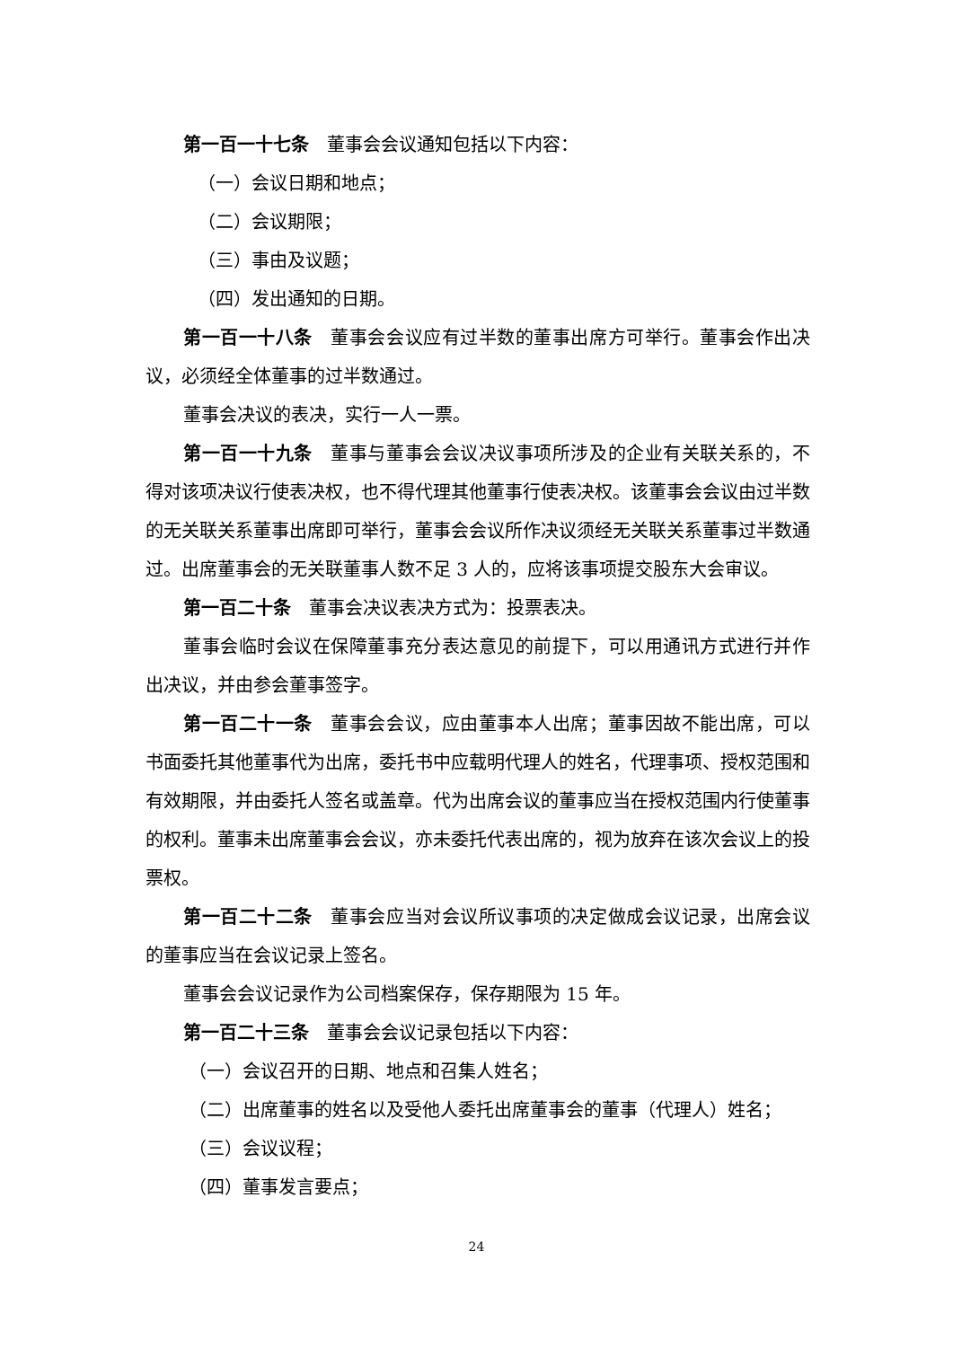第一百一十七条　董事会会议通知包括以下内容：
（一）会议日期和地点；
（二）会议期限；
（三）事由及议题；
（四）发出通知的日期。
第一百一十八条　董事会会议应有过半数的董事出席方可举行。董事会作出决议，必须经全体董事的过半数通过。
董事会决议的表决，实行一人一票。
第一百一十九条　董事与董事会会议决议事项所涉及的企业有关联关系的，不得对该项决议行使表决权，也不得代理其他董事行使表决权。该董事会会议由过半数的无关联关系董事出席即可举行，董事会会议所作决议须经无关联关系董事过半数通过。出席董事会的无关联董事人数不足 3 人的，应将该事项提交股东大会审议。
第一百二十条　董事会决议表决方式为：投票表决。
董事会临时会议在保障董事充分表达意见的前提下，可以用通讯方式进行并作出决议，并由参会董事签字。
第一百二十一条　董事会会议，应由董事本人出席；董事因故不能出席，可以书面委托其他董事代为出席，委托书中应载明代理人的姓名，代理事项、授权范围和有效期限，并由委托人签名或盖章。代为出席会议的董事应当在授权范围内行使董事的权利。董事未出席董事会会议，亦未委托代表出席的，视为放弃在该次会议上的投票权。
第一百二十二条　董事会应当对会议所议事项的决定做成会议记录，出席会议的董事应当在会议记录上签名。
董事会会议记录作为公司档案保存，保存期限为 15 年。
第一百二十三条　董事会会议记录包括以下内容：
（一）会议召开的日期、地点和召集人姓名；
（二）出席董事的姓名以及受他人委托出席董事会的董事（代理人）姓名；
（三）会议议程；
（四）董事发言要点；
24